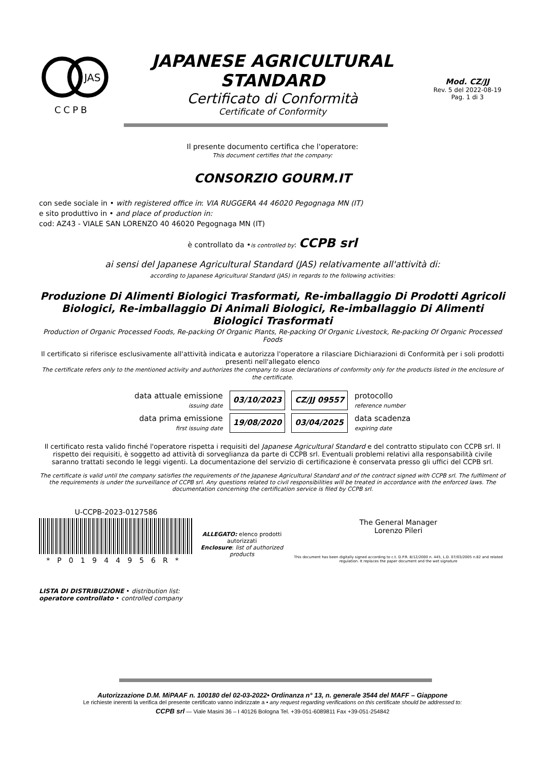JAS
CCPB
JAPANESE AGRICULTURAL
STANDARD
Certificato di Conformità
Certificate of Conformity
Mod. CZ/JJ
Rev. 5 del 2022-08-19
Pag. 1 di 3
Il presente documento certifica che l'operatore:
This document certifies that the company:
CONSORZIO GOURM.IT
con sede sociale in • with registered office in: VIA RUGGERA 44 46020 Pegognaga MN (IT)
e sito produttivo in • and place of production in:
cod: AZ43 - VIALE SAN LORENZO 40 46020 Pegognaga MN (IT)
è controllato da •is controlled by: CCPB srl
ai sensi del Japanese Agricultural Standard (JAS) relativamente all'attività di:
according to Japanese Agricultural Standard (JAS) in regards to the following activities:
Produzione Di Alimenti Biologici Trasformati, Re-imballaggio Di Prodotti Agricoli Biologici, Re-imballaggio Di Animali Biologici, Re-imballaggio Di Alimenti Biologici Trasformati
Production of Organic Processed Foods, Re-packing Of Organic Plants, Re-packing Of Organic Livestock, Re-packing Of Organic Processed Foods
Il certificato si riferisce esclusivamente all'attività indicata e autorizza l'operatore a rilasciare Dichiarazioni di Conformità per i soli prodotti presenti nell'allegato elenco
The certificate refers only to the mentioned activity and authorizes the company to issue declarations of conformity only for the products listed in the enclosure of the certificate.
| data attuale emissione issuing date | 03/10/2023 | CZ/JJ 09557 | protocollo reference number |
| data prima emissione first issuing date | 19/08/2020 | 03/04/2025 | data scadenza expiring date |
Il certificato resta valido finché l'operatore rispetta i requisiti del Japanese Agricultural Standard e del contratto stipulato con CCPB srl. Il rispetto dei requisiti, è soggetto ad attività di sorveglianza da parte di CCPB srl. Eventuali problemi relativi alla responsabilità civile saranno trattati secondo le leggi vigenti. La documentazione del servizio di certificazione è conservata presso gli uffici del CCPB srl.
The certificate is valid until the company satisfies the requirements of the Japanese Agricultural Standard and of the contract signed with CCPB srl. The fulfilment of the requirements is under the surveillance of CCPB srl. Any questions related to civil responsibilities will be treated in accordance with the enforced laws. The documentation concerning the certification service is filed by CCPB srl.
U-CCPB-2023-0127586
*P0194495​6R*
ALLEGATO: elenco prodotti autorizzati
Enclosure: list of authorized products
The General Manager
Lorenzo Pileri
This document has been digitally signed according to c.t. D.P.R. 8/12/2000 n. 445, L.D. 07/03/2005 n.82 and related regulation. It replaces the paper document and the wet signature
LISTA DI DISTRIBUZIONE • distribution list:
operatore controllato • controlled company
Autorizzazione D.M. MiPAAF n. 100180 del 02-03-2022• Ordinanza n° 13, n. generale 3544 del MAFF – Giappone
Le richieste inerenti la verifica del presente certificato vanno indirizzate a • any request regarding verifications on this certificate should be addressed to:
CCPB srl — Viale Masini 36 – I 40126 Bologna Tel. +39-051-6089811 Fax +39-051-254842